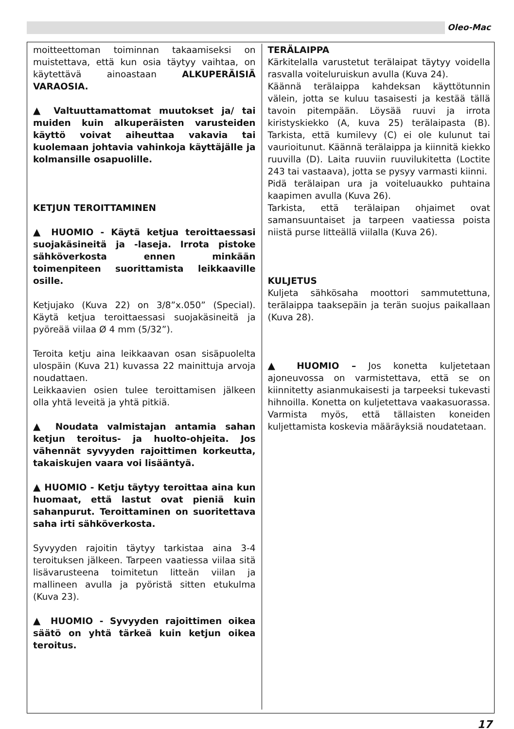Oleo-Mac
moitteettoman toiminnan takaamiseksi on muistettava, että kun osia täytyy vaihtaa, on käytettävä ainoastaan ALKUPERÄISIÄ VARAOSIA.
▲ Valtuuttamattomat muutokset ja/ tai muiden kuin alkuperäisten varusteiden käyttö voivat aiheuttaa vakavia tai kuolemaan johtavia vahinkoja käyttäjälle ja kolmansille osapuolille.
KETJUN TEROITTAMINEN
▲ HUOMIO - Käytä ketjua teroittaessasi suojakäsineitä ja -laseja. Irrota pistoke sähköverkosta ennen minkään toimenpiteen suorittamista leikkaaville osille.
Ketjujako (Kuva 22) on 3/8”x.050” (Special). Käytä ketjua teroittaessasi suojakäsineitä ja pyöreää viilaa Ø 4 mm (5/32”).
Teroita ketju aina leikkaavan osan sisäpuolelta ulospäin (Kuva 21) kuvassa 22 mainittuja arvoja noudattaen.
Leikkaavien osien tulee teroittamisen jälkeen olla yhtä leveitä ja yhtä pitkiä.
▲ Noudata valmistajan antamia sahan ketjun teroitus- ja huolto-ohjeita. Jos vähennät syvyyden rajoittimen korkeutta, takaiskujen vaara voi lisääntyä.
▲ HUOMIO - Ketju täytyy teroittaa aina kun huomaat, että lastut ovat pieniä kuin sahanpurut. Teroittaminen on suoritettava saha irti sähköverkosta.
Syvyyden rajoitin täytyy tarkistaa aina 3-4 teroituksen jälkeen. Tarpeen vaatiessa viilaa sitä lisävarusteena toimitetun litteän viilan ja mallineen avulla ja pyöristä sitten etukulma (Kuva 23).
▲ HUOMIO - Syvyyden rajoittimen oikea säätö on yhtä tärkeä kuin ketjun oikea teroitus.
TERÄLAIPPA
Kärkitelalla varustetut terälaipat täytyy voidella rasvalla voiteluruiskun avulla (Kuva 24).
Käännä terälaippa kahdeksan käyttötunnin välein, jotta se kuluu tasaisesti ja kestää tällä tavoin pitempään. Löysää ruuvi ja irrota kiristyskiekko (A, kuva 25) terälaipasta (B). Tarkista, että kumilevy (C) ei ole kulunut tai vaurioitunut. Käännä terälaippa ja kiinnitä kiekko ruuvilla (D). Laita ruuviin ruuvilukitetta (Loctite 243 tai vastaava), jotta se pysyy varmasti kiinni.
Pidä terälaipan ura ja voiteluaukko puhtaina kaapimen avulla (Kuva 26).
Tarkista, että terälaipan ohjaimet ovat samansuuntaiset ja tarpeen vaatiessa poista niistä purse litteällä viilalla (Kuva 26).
KULJETUS
Kuljeta sähkösaha moottori sammutettuna, terälaippa taaksepäin ja terän suojus paikallaan (Kuva 28).
▲ HUOMIO – Jos konetta kuljetetaan ajoneuvossa on varmistettava, että se on kiinnitetty asianmukaisesti ja tarpeeksi tukevasti hihnoilla. Konetta on kuljetettava vaakasuorassa. Varmista myös, että tällaisten koneiden kuljettamista koskevia määräyksiä noudatetaan.
17